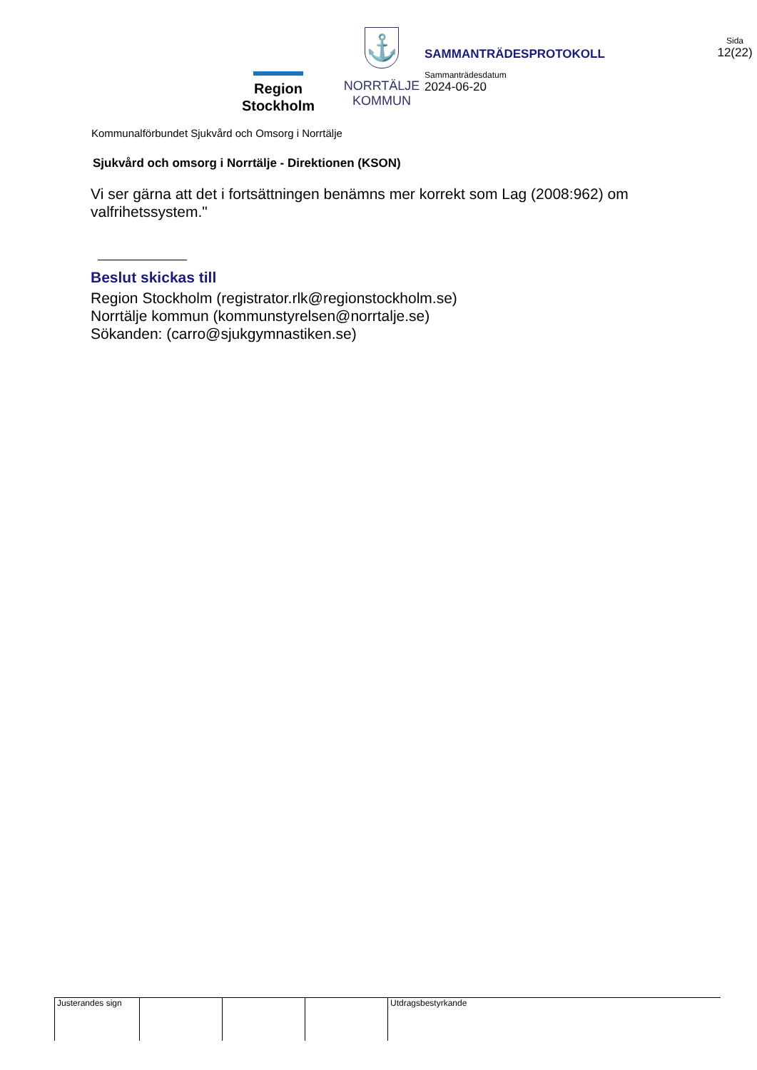Region
Stockholm
⚓
NORRTÄLJE
KOMMUN
SAMMANTRÄDESPROTOKOLL
Sammanträdesdatum
2024-06-20
Sida
12(22)
Kommunalförbundet Sjukvård och Omsorg i Norrtälje
Sjukvård och omsorg i Norrtälje - Direktionen (KSON)
Vi ser gärna att det i fortsättningen benämns mer korrekt som Lag (2008:962) om valfrihetssystem."
Beslut skickas till
Region Stockholm (registrator.rlk@regionstockholm.se)
Norrtälje kommun (kommunstyrelsen@norrtalje.se)
Sökanden: (carro@sjukgymnastiken.se)
Justerandes sign
Utdragsbestyrkande